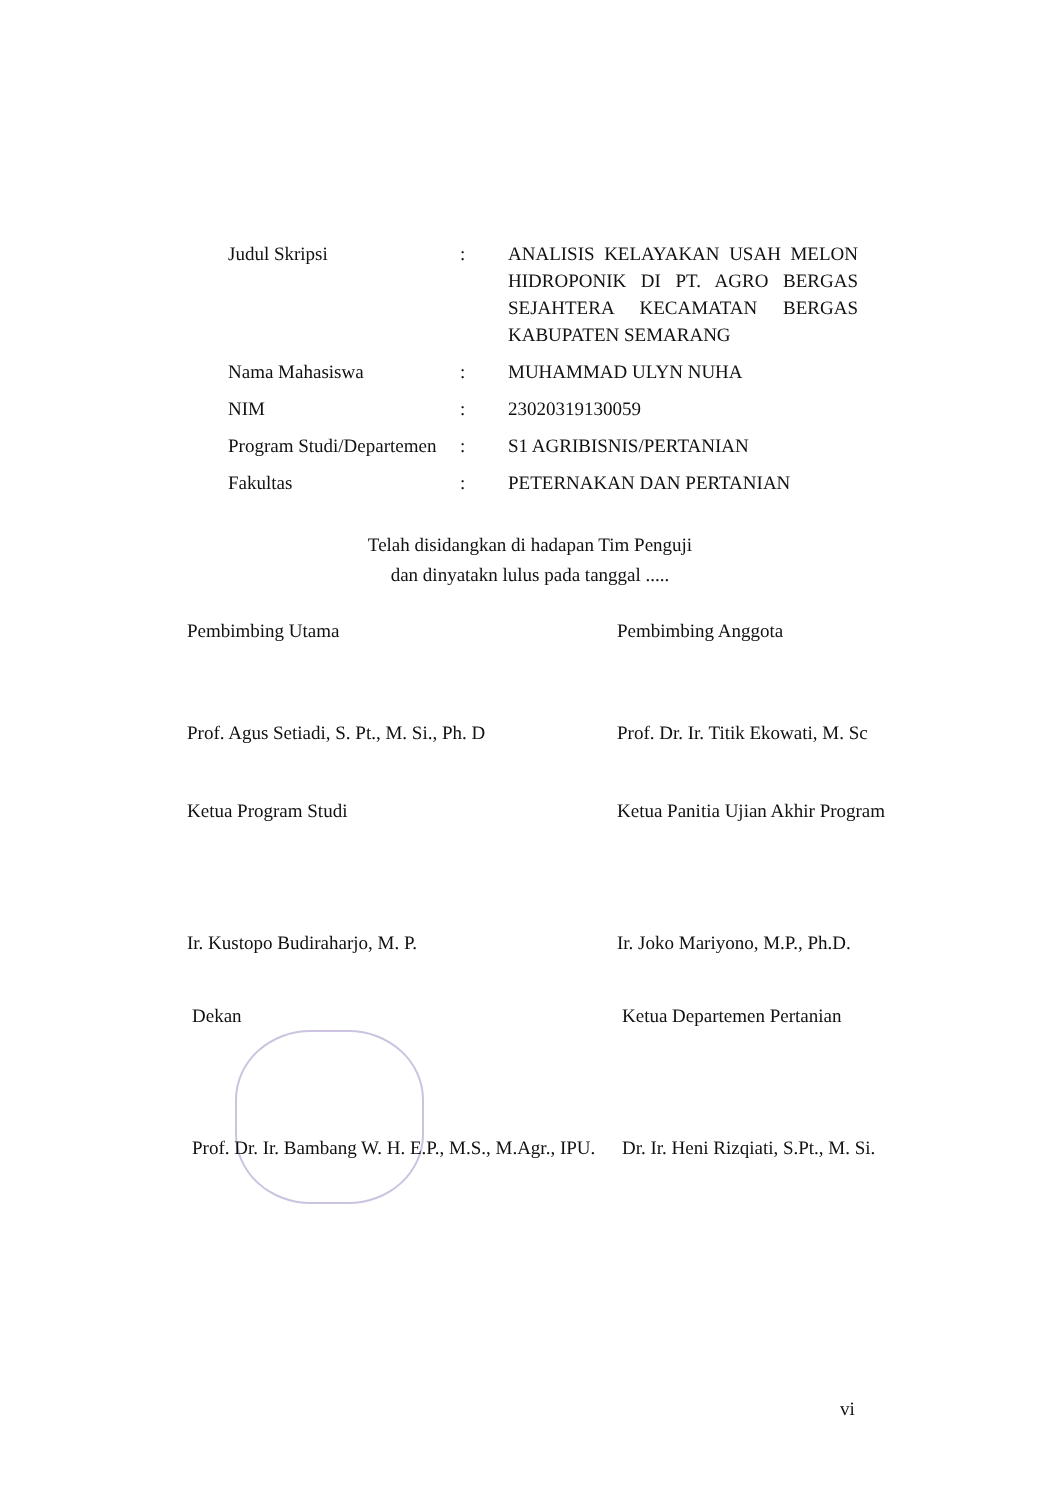| Judul Skripsi | : | ANALISIS KELAYAKAN USAH MELON HIDROPONIK DI PT. AGRO BERGAS SEJAHTERA KECAMATAN BERGAS KABUPATEN SEMARANG |
| Nama Mahasiswa | : | MUHAMMAD ULYN NUHA |
| NIM | : | 23020319130059 |
| Program Studi/Departemen | : | S1 AGRIBISNIS/PERTANIAN |
| Fakultas | : | PETERNAKAN DAN PERTANIAN |
Telah disidangkan di hadapan Tim Penguji
dan dinyatakn lulus pada tanggal .....
Pembimbing Utama
Prof. Agus Setiadi, S. Pt., M. Si., Ph. D
Pembimbing Anggota
Prof. Dr. Ir. Titik Ekowati, M. Sc
Ketua Program Studi
Ir. Kustopo Budiraharjo, M. P.
Ketua Panitia Ujian Akhir Program
Ir. Joko Mariyono, M.P., Ph.D.
Dekan
Prof. Dr. Ir. Bambang W. H. E.P., M.S., M.Agr., IPU.
Ketua Departemen Pertanian
Dr. Ir. Heni Rizqiati, S.Pt., M. Si.
vi